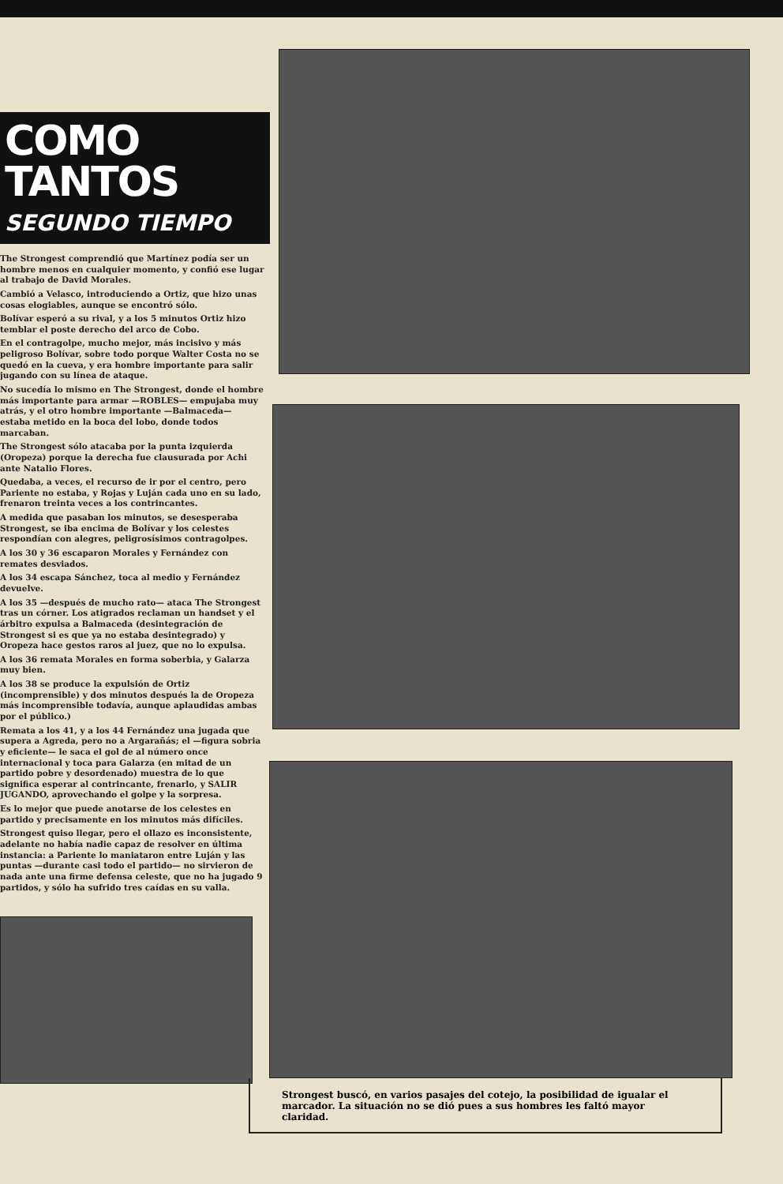COMO TANTOS
SEGUNDO TIEMPO
The Strongest comprendió que Martínez podía ser un hombre menos en cualquier momento, y confió ese lugar al trabajo de David Morales.
Cambió a Velasco, introduciendo a Ortiz, que hizo unas cosas elogiables, aunque se encontró sólo.
Bolívar esperó a su rival, y a los 5 minutos Ortiz hizo temblar el poste derecho del arco de Cobo.
En el contragolpe, mucho mejor, más incisivo y más peligroso Bolívar, sobre todo porque Walter Costa no se quedó en la cueva, y era hombre importante para salir jugando con su línea de ataque.
No sucedía lo mismo en The Strongest, donde el hombre más importante para armar —ROBLES— empujaba muy atrás, y el otro hombre importante —Balmaceda— estaba metido en la boca del lobo, donde todos marcaban.
The Strongest sólo atacaba por la punta izquierda (Oropeza) porque la derecha fue clausurada por Achi ante Natalio Flores.
Quedaba, a veces, el recurso de ir por el centro, pero Pariente no estaba, y Rojas y Luján cada uno en su lado, frenaron treinta veces a los contrincantes.
A medida que pasaban los minutos, se desesperaba Strongest, se iba encima de Bolívar y los celestes respondían con alegres, peligrosísimos contragolpes.
A los 30 y 36 escaparon Morales y Fernández con remates desviados.
A los 34 escapa Sánchez, toca al medio y Fernández devuelve.
A los 35 —después de mucho rato— ataca The Strongest tras un córner. Los atigrados reclaman un handset y el árbitro expulsa a Balmaceda (desintegración de Strongest si es que ya no estaba desintegrado) y Oropeza hace gestos raros al juez, que no lo expulsa.
A los 36 remata Morales en forma soberbia, y Galarza muy bien.
A los 38 se produce la expulsión de Ortiz (incomprensible) y dos minutos después la de Oropeza más incomprensible todavía, aunque aplaudidas ambas por el público.)
Remata a los 41, y a los 44 Fernández una jugada que supera a Agreda, pero no a Argarañás; el —figura sobria y eficiente— le saca el gol de al número once internacional y toca para Galarza (en mitad de un partido pobre y desordenado) muestra de lo que significa esperar al contrincante, frenarlo, y SALIR JUGANDO, aprovechando el golpe y la sorpresa.
Es lo mejor que puede anotarse de los celestes en partido y precisamente en los minutos más difíciles.
Strongest quiso llegar, pero el ollazo es inconsistente, adelante no había nadie capaz de resolver en última instancia: a Pariente lo maniataron entre Luján y las puntas —durante casi todo el partido— no sirvieron de nada ante una firme defensa celeste, que no ha jugado 9 partidos, y sólo ha sufrido tres caídas en su valla.
Strongest buscó, en varios pasajes del cotejo, la posibilidad de igualar el marcador. La situación no se dió pues a sus hombres les faltó mayor claridad.